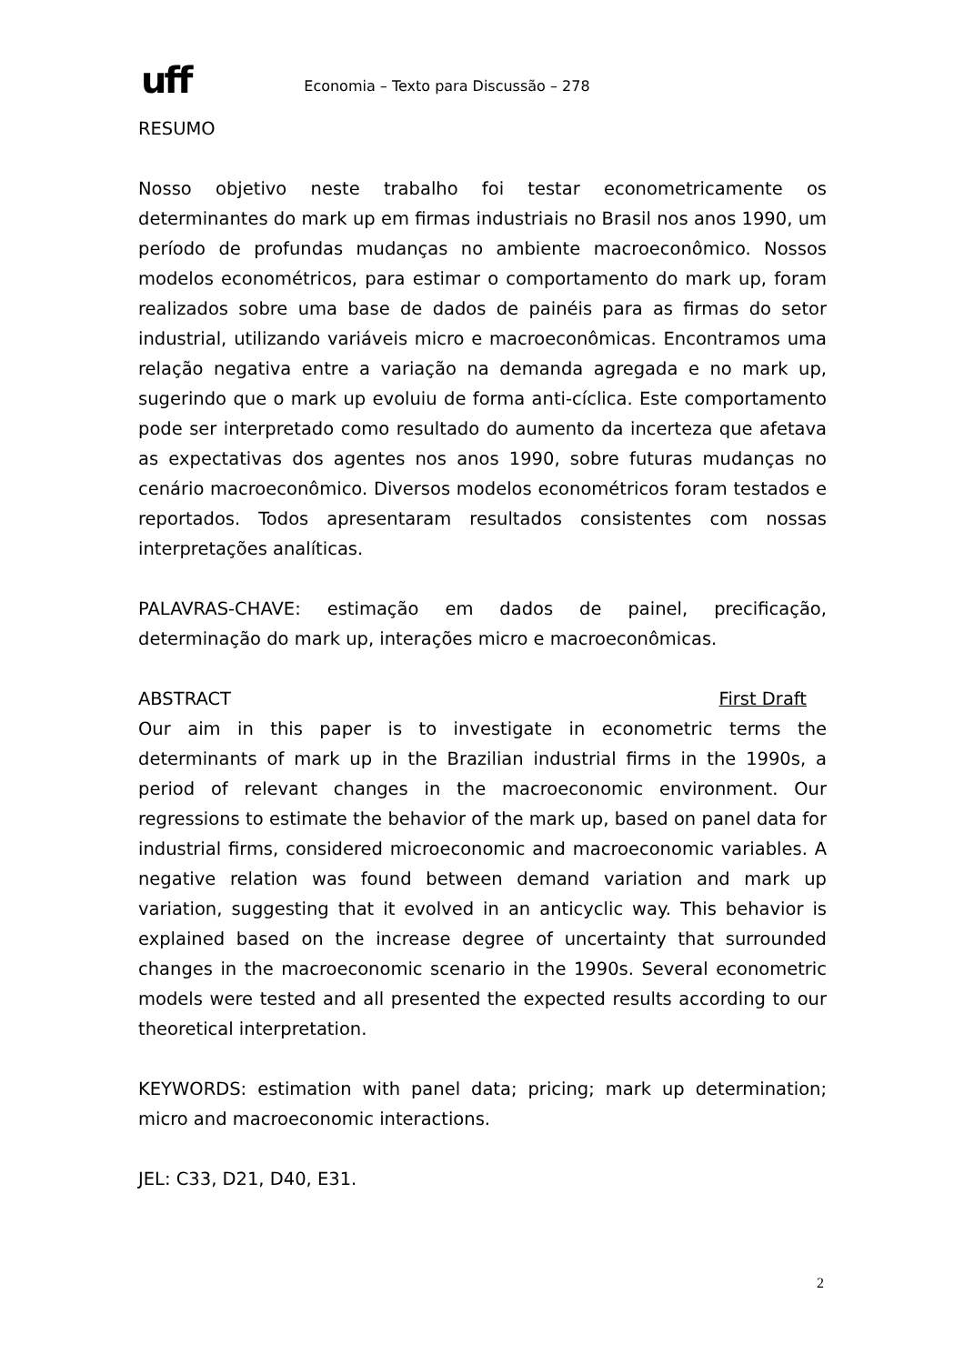uff
Economia – Texto para Discussão – 278
RESUMO
Nosso objetivo neste trabalho foi testar econometricamente os determinantes do mark up em firmas industriais no Brasil nos anos 1990, um período de profundas mudanças no ambiente macroeconômico. Nossos modelos econométricos, para estimar o comportamento do mark up, foram realizados sobre uma base de dados de painéis para as firmas do setor industrial, utilizando variáveis micro e macroeconômicas. Encontramos uma relação negativa entre a variação na demanda agregada e no mark up, sugerindo que o mark up evoluiu de forma anti-cíclica. Este comportamento pode ser interpretado como resultado do aumento da incerteza que afetava as expectativas dos agentes nos anos 1990, sobre futuras mudanças no cenário macroeconômico. Diversos modelos econométricos foram testados e reportados. Todos apresentaram resultados consistentes com nossas interpretações analíticas.
PALAVRAS-CHAVE: estimação em dados de painel, precificação, determinação do mark up, interações micro e macroeconômicas.
ABSTRACT First Draft
Our aim in this paper is to investigate in econometric terms the determinants of mark up in the Brazilian industrial firms in the 1990s, a period of relevant changes in the macroeconomic environment. Our regressions to estimate the behavior of the mark up, based on panel data for industrial firms, considered microeconomic and macroeconomic variables. A negative relation was found between demand variation and mark up variation, suggesting that it evolved in an anticyclic way. This behavior is explained based on the increase degree of uncertainty that surrounded changes in the macroeconomic scenario in the 1990s. Several econometric models were tested and all presented the expected results according to our theoretical interpretation.
KEYWORDS: estimation with panel data; pricing; mark up determination; micro and macroeconomic interactions.
JEL: C33, D21, D40, E31.
2